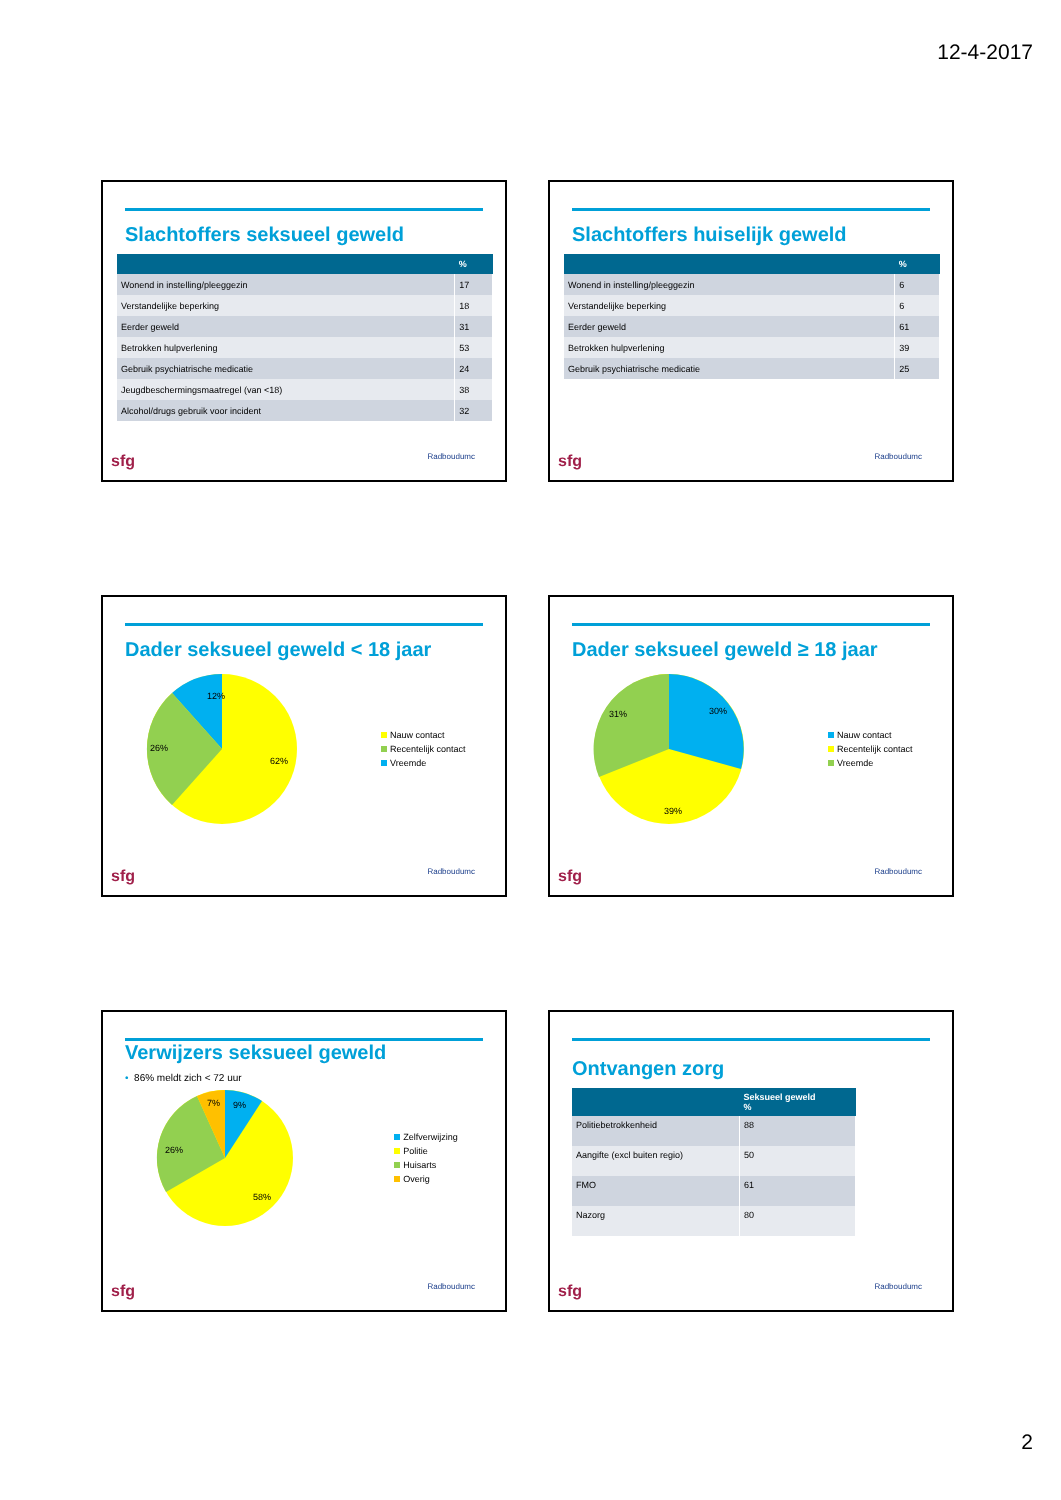12-4-2017
Slachtoffers seksueel geweld
| | % |
| --- | --- |
| Wonend in instelling/pleeggezin | 17 |
| Verstandelijke beperking | 18 |
| Eerder geweld | 31 |
| Betrokken hulpverlening | 53 |
| Gebruik psychiatrische medicatie | 24 |
| Jeugdbeschermingsmaatregel (van <18) | 38 |
| Alcohol/drugs gebruik voor incident | 32 |
sfg Radboudumc
Slachtoffers huiselijk geweld
| | % |
| --- | --- |
| Wonend in instelling/pleeggezin | 6 |
| Verstandelijke beperking | 6 |
| Eerder geweld | 61 |
| Betrokken hulpverlening | 39 |
| Gebruik psychiatrische medicatie | 25 |
sfg Radboudumc
Dader seksueel geweld < 18 jaar
12%
26%
62%
Nauw contact
Recentelijk contact
Vreemde
sfg Radboudumc
Dader seksueel geweld ≥ 18 jaar
30%
31%
39%
Nauw contact
Recentelijk contact
Vreemde
sfg Radboudumc
Verwijzers seksueel geweld
• 86% meldt zich < 72 uur
7%
9%
26%
58%
Zelfverwijzing
Politie
Huisarts
Overig
sfg Radboudumc
Ontvangen zorg
| | Seksueel geweld % |
| --- | --- |
| Politiebetrokkenheid | 88 |
| Aangifte (excl buiten regio) | 50 |
| FMO | 61 |
| Nazorg | 80 |
sfg Radboudumc
2